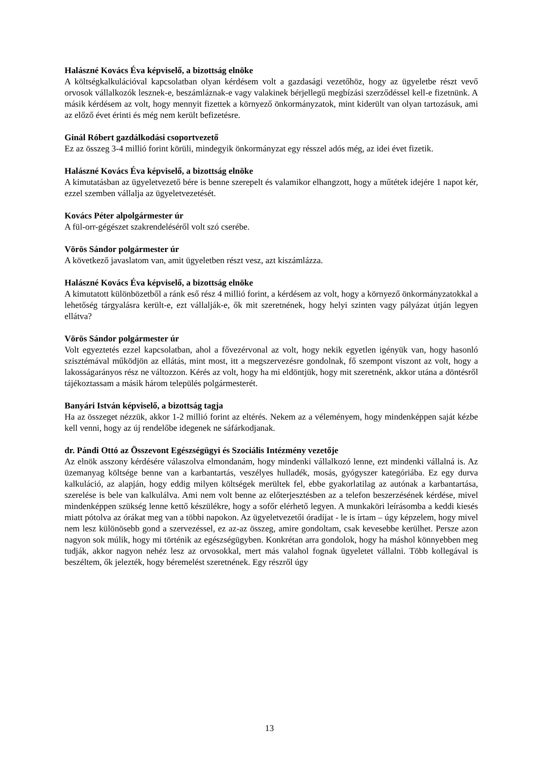Halászné Kovács Éva képviselő, a bizottság elnöke
A költségkalkulációval kapcsolatban olyan kérdésem volt a gazdasági vezetőhöz, hogy az ügyeletbe részt vevő orvosok vállalkozók lesznek-e, beszámláznak-e vagy valakinek bérjellegű megbízási szerződéssel kell-e fizetnünk. A másik kérdésem az volt, hogy mennyit fizettek a környező önkormányzatok, mint kiderült van olyan tartozásuk, ami az előző évet érinti és még nem került befizetésre.
Ginál Róbert gazdálkodási csoportvezető
Ez az összeg 3-4 millió forint körüli, mindegyik önkormányzat egy résszel adós még, az idei évet fizetik.
Halászné Kovács Éva képviselő, a bizottság elnöke
A kimutatásban az ügyeletvezető bére is benne szerepelt és valamikor elhangzott, hogy a műtétek idejére 1 napot kér, ezzel szemben vállalja az ügyeletvezetését.
Kovács Péter alpolgármester úr
A fül-orr-gégészet szakrendeléséről volt szó cserébe.
Vörös Sándor polgármester úr
A következő javaslatom van, amit ügyeletben részt vesz, azt kiszámlázza.
Halászné Kovács Éva képviselő, a bizottság elnöke
A kimutatott különbözetből a ránk eső rész 4 millió forint, a kérdésem az volt, hogy a környező önkormányzatokkal a lehetőség tárgyalásra került-e, ezt vállalják-e, ők mit szeretnének, hogy helyi szinten vagy pályázat útján legyen ellátva?
Vörös Sándor polgármester úr
Volt egyeztetés ezzel kapcsolatban, ahol a fővezérvonal az volt, hogy nekik egyetlen igényük van, hogy hasonló szisztémával működjön az ellátás, mint most, itt a megszervezésre gondolnak, fő szempont viszont az volt, hogy a lakosságarányos rész ne változzon. Kérés az volt, hogy ha mi eldöntjük, hogy mit szeretnénk, akkor utána a döntésről tájékoztassam a másik három település polgármesterét.
Banyári István képviselő, a bizottság tagja
Ha az összeget nézzük, akkor 1-2 millió forint az eltérés. Nekem az a véleményem, hogy mindenképpen saját kézbe kell venni, hogy az új rendelőbe idegenek ne sáfárkodjanak.
dr. Pándi Ottó az Összevont Egészségügyi és Szociális Intézmény vezetője
Az elnök asszony kérdésére válaszolva elmondanám, hogy mindenki vállalkozó lenne, ezt mindenki vállalná is. Az üzemanyag költsége benne van a karbantartás, veszélyes hulladék, mosás, gyógyszer kategóriába. Ez egy durva kalkuláció, az alapján, hogy eddig milyen költségek merültek fel, ebbe gyakorlatilag az autónak a karbantartása, szerelése is bele van kalkulálva. Ami nem volt benne az előterjesztésben az a telefon beszerzésének kérdése, mivel mindenképpen szükség lenne kettő készülékre, hogy a sofőr elérhető legyen. A munkaköri leírásomba a keddi kiesés miatt pótolva az órákat meg van a többi napokon. Az ügyeletvezetői óradíjat - le is írtam – úgy képzelem, hogy mivel nem lesz különösebb gond a szervezéssel, ez az-az összeg, amire gondoltam, csak kevesebbe kerülhet. Persze azon nagyon sok múlik, hogy mi történik az egészségügyben. Konkrétan arra gondolok, hogy ha máshol könnyebben meg tudják, akkor nagyon nehéz lesz az orvosokkal, mert más valahol fognak ügyeletet vállalni. Több kollegával is beszéltem, ők jelezték, hogy béremelést szeretnének. Egy részről úgy
13